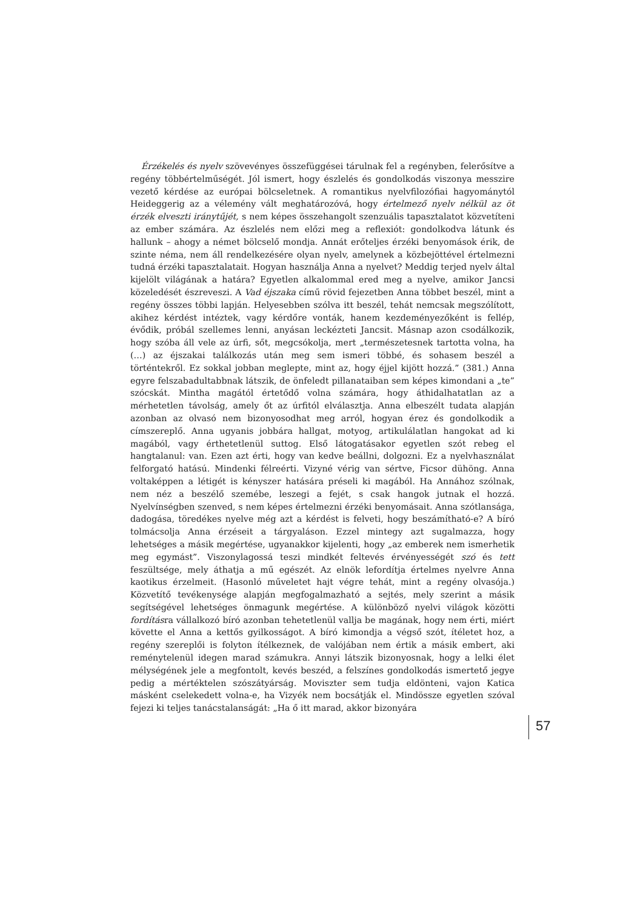Érzékelés és nyelv szövevényes összefüggései tárulnak fel a regényben, felerősítve a regény többértelműségét. Jól ismert, hogy észlelés és gondolkodás viszonya messzire vezető kérdése az európai bölcseletnek. A romantikus nyelvfilozófiai hagyománytól Heideggerig az a vélemény vált meghatározóvá, hogy értelmező nyelv nélkül az öt érzék elveszti iránytűjét, s nem képes összehangolt szenzuális tapasztalatot közvetíteni az ember számára. Az észlelés nem előzi meg a reflexiót: gondolkodva látunk és hallunk – ahogy a német bölcselő mondja. Annát erőteljes érzéki benyomások érik, de szinte néma, nem áll rendelkezésére olyan nyelv, amelynek a közbejöttével értelmezni tudná érzéki tapasztalatait. Hogyan használja Anna a nyelvet? Meddig terjed nyelv által kijelölt világának a határa? Egyetlen alkalommal ered meg a nyelve, amikor Jancsi közeledését észreveszi. A Vad éjszaka című rövid fejezetben Anna többet beszél, mint a regény összes többi lapján. Helyesebben szólva itt beszél, tehát nemcsak megszólított, akihez kérdést intéztek, vagy kérdőre vonták, hanem kezdeményezőként is fellép, évődik, próbál szellemes lenni, anyásan leckézteti Jancsit. Másnap azon csodálkozik, hogy szóba áll vele az úrfi, sőt, megcsókolja, mert „természetesnek tartotta volna, ha (…) az éjszakai találkozás után meg sem ismeri többé, és sohasem beszél a történtekről. Ez sokkal jobban meglepte, mint az, hogy éjjel kijött hozzá.” (381.) Anna egyre felszabadultabbnak látszik, de önfeledt pillanataiban sem képes kimondani a „te” szócskát. Mintha magától értetődő volna számára, hogy áthidalhatatlan az a mérhetetlen távolság, amely őt az úrfitól elválasztja. Anna elbeszélt tudata alapján azonban az olvasó nem bizonyosodhat meg arról, hogyan érez és gondolkodik a címszereplő. Anna ugyanis jobbára hallgat, motyog, artikulálatlan hangokat ad ki magából, vagy érthetetlenül suttog. Első látogatásakor egyetlen szót rebeg el hangtalanul: van. Ezen azt érti, hogy van kedve beállni, dolgozni. Ez a nyelvhasználat felforgató hatású. Mindenki félreérti. Vizyné vérig van sértve, Ficsor dühöng. Anna voltaképpen a létigét is kényszer hatására préseli ki magából. Ha Annához szólnak, nem néz a beszélő szemébe, leszegi a fejét, s csak hangok jutnak el hozzá. Nyelvínségben szenved, s nem képes értelmezni érzéki benyomásait. Anna szótlansága, dadogása, töredékes nyelve még azt a kérdést is felveti, hogy beszámítható-e? A bíró tolmácsolja Anna érzéseit a tárgyaláson. Ezzel mintegy azt sugalmazza, hogy lehetséges a másik megértése, ugyanakkor kijelenti, hogy „az emberek nem ismerhetik meg egymást”. Viszonylagossá teszi mindkét feltevés érvényességét szó és tett feszültsége, mely áthatja a mű egészét. Az elnök lefordítja értelmes nyelvre Anna kaotikus érzelmeit. (Hasonló műveletet hajt végre tehát, mint a regény olvasója.) Közvetítő tevékenysége alapján megfogalmazható a sejtés, mely szerint a másik segítségével lehetséges önmagunk megértése. A különböző nyelvi világok közötti fordításra vállalkozó bíró azonban tehetetlenül vallja be magának, hogy nem érti, miért követte el Anna a kettős gyilkosságot. A bíró kimondja a végső szót, ítéletet hoz, a regény szereplői is folyton ítélkeznek, de valójában nem értik a másik embert, aki reménytelenül idegen marad számukra. Annyi látszik bizonyosnak, hogy a lelki élet mélységének jele a megfontolt, kevés beszéd, a felszínes gondolkodás ismertető jegye pedig a mértéktelen szószátyárság. Moviszter sem tudja eldönteni, vajon Katica másként cselekedett volna-e, ha Vizyék nem bocsátják el. Mindössze egyetlen szóval fejezi ki teljes tanácstalanságát: „Ha ő itt marad, akkor bizonyára
57